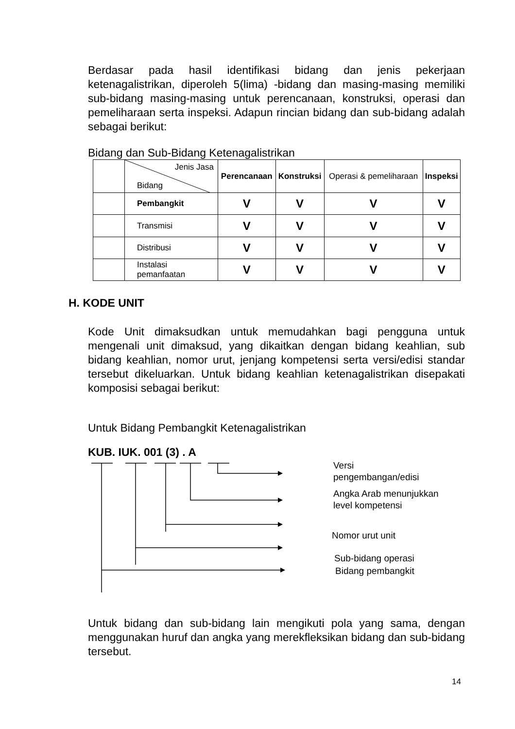Berdasar pada hasil identifikasi bidang dan jenis pekerjaan ketenagalistrikan, diperoleh 5(lima) -bidang dan masing-masing memiliki sub-bidang masing-masing untuk perencanaan, konstruksi, operasi dan pemeliharaan serta inspeksi. Adapun rincian bidang dan sub-bidang adalah sebagai berikut:
Bidang dan Sub-Bidang Ketenagalistrikan
| | Jenis Jasa Bidang | Perencanaan | Konstruksi | Operasi & pemeliharaan | Inspeksi |
| | Pembangkit | V | V | V | V |
| | Transmisi | V | V | V | V |
| | Distribusi | V | V | V | V |
| | Instalasi pemanfaatan | V | V | V | V |
H. KODE UNIT
Kode Unit dimaksudkan untuk memudahkan bagi pengguna untuk mengenali unit dimaksud, yang dikaitkan dengan bidang keahlian, sub bidang keahlian, nomor urut, jenjang kompetensi serta versi/edisi standar tersebut dikeluarkan. Untuk bidang keahlian ketenagalistrikan disepakati komposisi sebagai berikut:
Untuk Bidang Pembangkit Ketenagalistrikan
KUB. IUK. 001 (3) . A
Versi
pengembangan/edisi
Angka Arab menunjukkan
level kompetensi
Nomor urut unit
Sub-bidang operasi
Bidang pembangkit
Untuk bidang dan sub-bidang lain mengikuti pola yang sama, dengan menggunakan huruf dan angka yang merekfleksikan bidang dan sub-bidang tersebut.
14